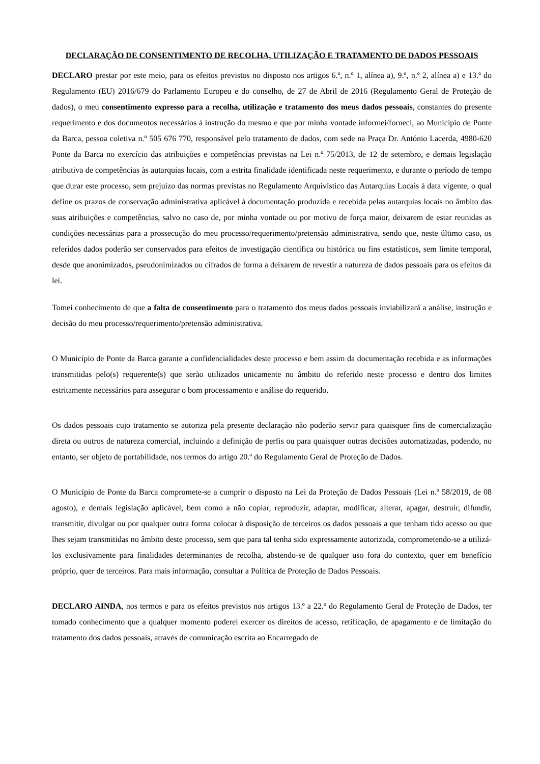DECLARAÇÃO DE CONSENTIMENTO DE RECOLHA, UTILIZAÇÃO E TRATAMENTO DE DADOS PESSOAIS
DECLARO prestar por este meio, para os efeitos previstos no disposto nos artigos 6.º, n.º 1, alínea a), 9.º, n.º 2, alínea a) e 13.º do Regulamento (EU) 2016/679 do Parlamento Europeu e do conselho, de 27 de Abril de 2016 (Regulamento Geral de Proteção de dados), o meu consentimento expresso para a recolha, utilização e tratamento dos meus dados pessoais, constantes do presente requerimento e dos documentos necessários à instrução do mesmo e que por minha vontade informei/forneci, ao Município de Ponte da Barca, pessoa coletiva n.º 505 676 770, responsável pelo tratamento de dados, com sede na Praça Dr. António Lacerda, 4980-620 Ponte da Barca no exercício das atribuições e competências previstas na Lei n.º 75/2013, de 12 de setembro, e demais legislação atributiva de competências às autarquias locais, com a estrita finalidade identificada neste requerimento, e durante o período de tempo que durar este processo, sem prejuízo das normas previstas no Regulamento Arquivístico das Autarquias Locais à data vigente, o qual define os prazos de conservação administrativa aplicável à documentação produzida e recebida pelas autarquias locais no âmbito das suas atribuições e competências, salvo no caso de, por minha vontade ou por motivo de força maior, deixarem de estar reunidas as condições necessárias para a prossecução do meu processo/requerimento/pretensão administrativa, sendo que, neste último caso, os referidos dados poderão ser conservados para efeitos de investigação científica ou histórica ou fins estatísticos, sem limite temporal, desde que anonimizados, pseudonimizados ou cifrados de forma a deixarem de revestir a natureza de dados pessoais para os efeitos da lei.
Tomei conhecimento de que a falta de consentimento para o tratamento dos meus dados pessoais inviabilizará a análise, instrução e decisão do meu processo/requerimento/pretensão administrativa.
O Município de Ponte da Barca garante a confidencialidades deste processo e bem assim da documentação recebida e as informações transmitidas pelo(s) requerente(s) que serão utilizados unicamente no âmbito do referido neste processo e dentro dos limites estritamente necessários para assegurar o bom processamento e análise do requerido.
Os dados pessoais cujo tratamento se autoriza pela presente declaração não poderão servir para quaisquer fins de comercialização direta ou outros de natureza comercial, incluindo a definição de perfis ou para quaisquer outras decisões automatizadas, podendo, no entanto, ser objeto de portabilidade, nos termos do artigo 20.º do Regulamento Geral de Proteção de Dados.
O Município de Ponte da Barca compromete-se a cumprir o disposto na Lei da Proteção de Dados Pessoais (Lei n.º 58/2019, de 08 agosto), e demais legislação aplicável, bem como a não copiar, reproduzir, adaptar, modificar, alterar, apagar, destruir, difundir, transmitir, divulgar ou por qualquer outra forma colocar à disposição de terceiros os dados pessoais a que tenham tido acesso ou que lhes sejam transmitidas no âmbito deste processo, sem que para tal tenha sido expressamente autorizada, comprometendo-se a utilizá-los exclusivamente para finalidades determinantes de recolha, abstendo-se de qualquer uso fora do contexto, quer em benefício próprio, quer de terceiros. Para mais informação, consultar a Política de Proteção de Dados Pessoais.
DECLARO AINDA, nos termos e para os efeitos previstos nos artigos 13.º a 22.º do Regulamento Geral de Proteção de Dados, ter tomado conhecimento que a qualquer momento poderei exercer os direitos de acesso, retificação, de apagamento e de limitação do tratamento dos dados pessoais, através de comunicação escrita ao Encarregado de